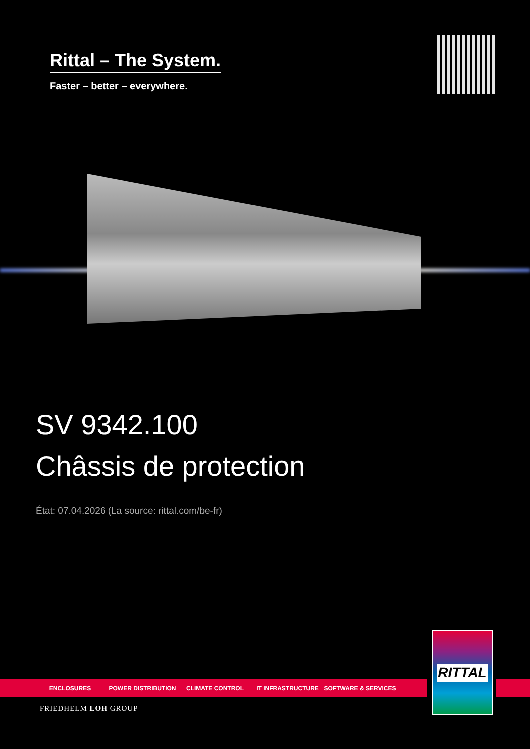Rittal – The System.
Faster – better – everywhere.
SV 9342.100
Châssis de protection
État: 07.04.2026 (La source: rittal.com/be-fr)
ENCLOSURES POWER DISTRIBUTION CLIMATE CONTROL IT INFRASTRUCTURE SOFTWARE & SERVICES
RITTAL
FRIEDHELM LOH GROUP